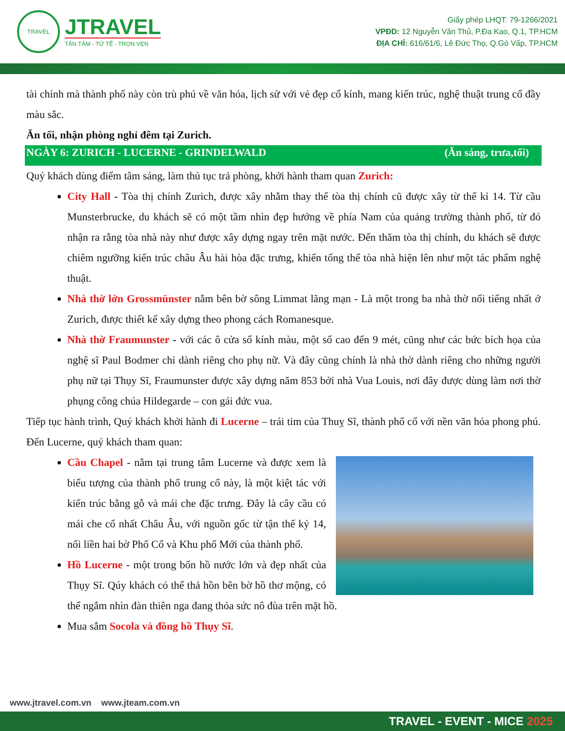TRAVEL
JTRAVEL
TẬN TÂM - TỬ TẾ - TRỌN VẸN
Giấy phép LHQT: 79-1266/2021
VPĐD: 12 Nguyễn Văn Thủ, P.Đa Kao, Q.1, TP.HCM
ĐỊA CHỈ: 616/61/6, Lê Đức Thọ, Q.Gò Vấp, TP.HCM
tài chính mà thành phố này còn trù phú về văn hóa, lịch sử với vẻ đẹp cổ kính, mang kiến trúc, nghệ thuật trung cổ đầy màu sắc.
Ăn tối, nhận phòng nghỉ đêm tại Zurich.
NGÀY 6: ZURICH - LUCERNE - GRINDELWALD (Ăn sáng, trưa,tối)
Quý khách dùng điểm tâm sáng, làm thủ tục trả phòng, khởi hành tham quan Zurich:
City Hall - Tòa thị chính Zurich, được xây nhằm thay thế tòa thị chính cũ được xây từ thế kỉ 14. Từ cầu Munsterbrucke, du khách sẽ có một tầm nhìn đẹp hướng về phía Nam của quảng trường thành phố, từ đó nhận ra rằng tòa nhà này như được xây dựng ngay trên mặt nước. Đến thăm tòa thị chính, du khách sẽ được chiêm ngưỡng kiến trúc châu Âu hài hòa đặc trưng, khiến tổng thể tòa nhà hiện lên như một tác phẩm nghệ thuật.
Nhà thờ lớn Grossmünster nằm bên bờ sông Limmat lãng mạn - Là một trong ba nhà thờ nổi tiếng nhất ở Zurich, được thiết kế xây dựng theo phong cách Romanesque.
Nhà thờ Fraumunster - với các ô cửa sổ kính màu, một số cao đến 9 mét, cũng như các bức bích họa của nghệ sĩ Paul Bodmer chỉ dành riêng cho phụ nữ. Và đây cũng chính là nhà thờ dành riêng cho những người phụ nữ tại Thụy Sĩ, Fraumunster được xây dựng năm 853 bởi nhà Vua Louis, nơi đây được dùng làm nơi thờ phụng công chúa Hildegarde – con gái đức vua.
Tiếp tục hành trình, Quý khách khởi hành đi Lucerne – trái tim của Thuỵ Sĩ, thành phố cổ với nền văn hóa phong phú. Đến Lucerne, quý khách tham quan:
Cầu Chapel - nằm tại trung tâm Lucerne và được xem là biểu tượng của thành phố trung cổ này, là một kiệt tác với kiến trúc bằng gỗ và mái che đặc trưng. Đây là cây cầu có mái che cổ nhất Châu Âu, với nguồn gốc từ tận thế kỷ 14, nối liền hai bờ Phố Cổ và Khu phố Mới của thành phố.
Hồ Lucerne - một trong bốn hồ nước lớn và đẹp nhất của Thụy Sĩ. Qúy khách có thể thả hồn bên bờ hồ thơ mộng, có thể ngắm nhìn đàn thiên nga đang thỏa sức nô đùa trên mặt hồ.
Mua sắm Socola và đồng hồ Thụy Sĩ.
www.jtravel.com.vn www.jteam.com.vn
TRAVEL - EVENT - MICE 2025